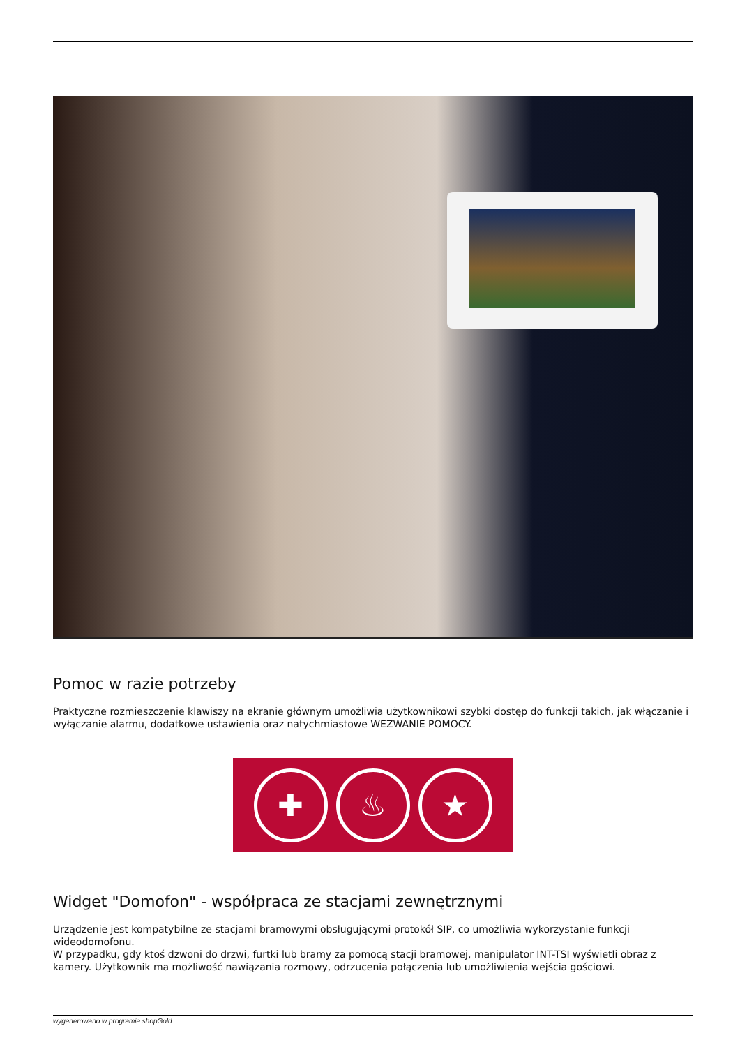Pomoc w razie potrzeby
Praktyczne rozmieszczenie klawiszy na ekranie głównym umożliwia użytkownikowi szybki dostęp do funkcji takich, jak włączanie i wyłączanie alarmu, dodatkowe ustawienia oraz natychmiastowe WEZWANIE POMOCY.
✚ ♨ ★
Widget "Domofon" - współpraca ze stacjami zewnętrznymi
Urządzenie jest kompatybilne ze stacjami bramowymi obsługującymi protokół SIP, co umożliwia wykorzystanie funkcji wideodomofonu.
W przypadku, gdy ktoś dzwoni do drzwi, furtki lub bramy za pomocą stacji bramowej, manipulator INT-TSI wyświetli obraz z kamery. Użytkownik ma możliwość nawiązania rozmowy, odrzucenia połączenia lub umożliwienia wejścia gościowi.
wygenerowano w programie shopGold